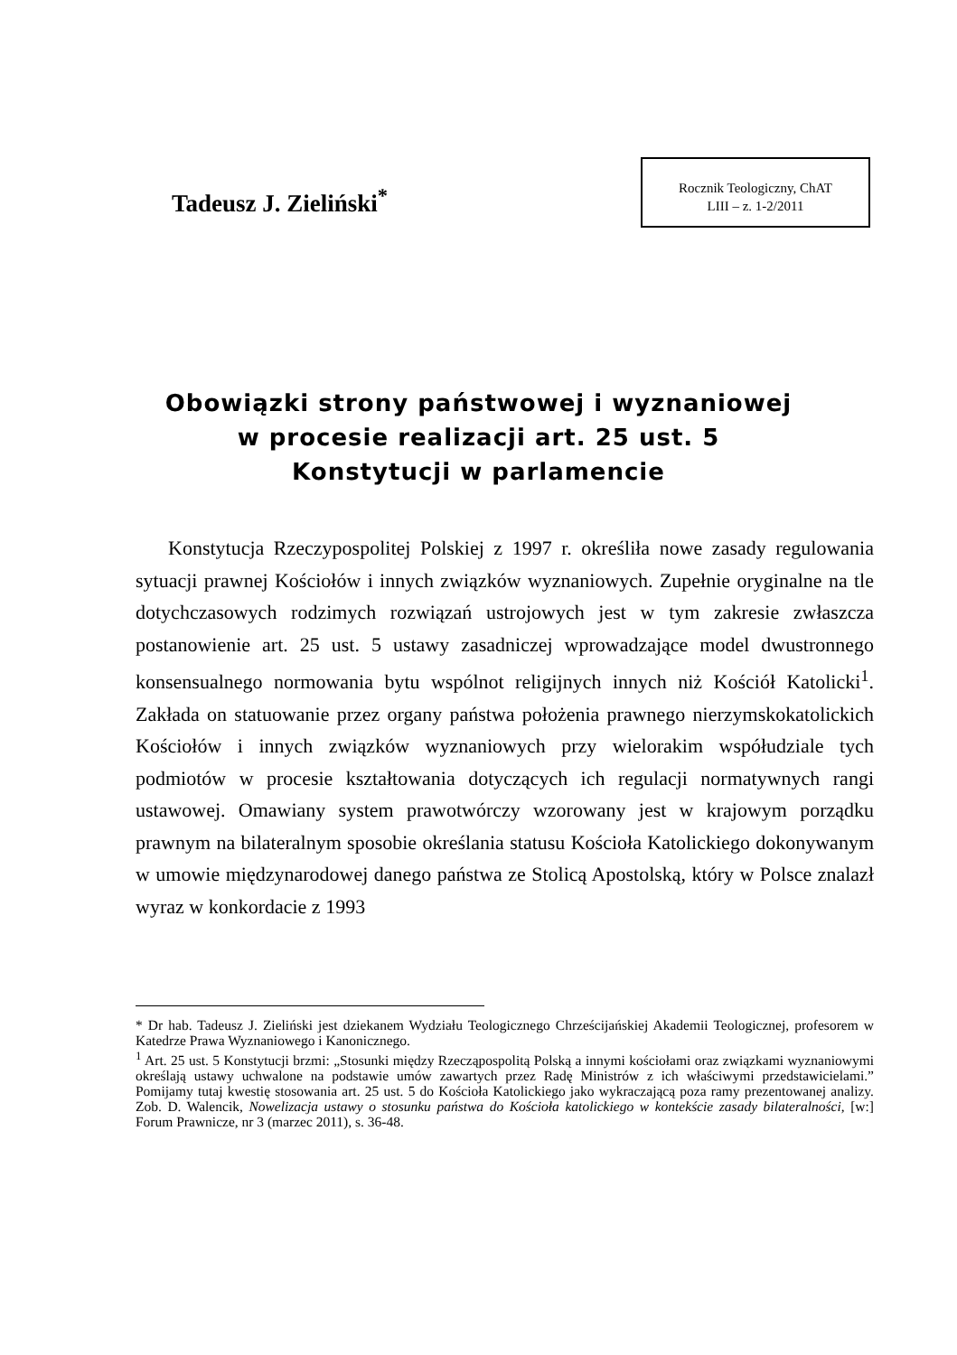Tadeusz J. Zieliński<sup>*</sup>
Rocznik Teologiczny, ChAT
LIII – z. 1-2/2011
Obowiązki strony państwowej i wyznaniowej
w procesie realizacji art. 25 ust. 5
Konstytucji w parlamencie
Konstytucja Rzeczypospolitej Polskiej z 1997 r. określiła nowe zasady regulowania sytuacji prawnej Kościołów i innych związków wyznaniowych. Zupełnie oryginalne na tle dotychczasowych rodzimych rozwiązań ustrojowych jest w tym zakresie zwłaszcza postanowienie art. 25 ust. 5 ustawy zasadniczej wprowadzające model dwustronnego konsensualnego normowania bytu wspólnot religijnych innych niż Kościół Katolicki<sup>1</sup>. Zakłada on statuowanie przez organy państwa położenia prawnego nierzymskokatolickich Kościołów i innych związków wyznaniowych przy wielorakim współudziale tych podmiotów w procesie kształtowania dotyczących ich regulacji normatywnych rangi ustawowej. Omawiany system prawotwórczy wzorowany jest w krajowym porządku prawnym na bilateralnym sposobie określania statusu Kościoła Katolickiego dokonywanym w umowie międzynarodowej danego państwa ze Stolicą Apostolską, który w Polsce znalazł wyraz w konkordacie z 1993
* Dr hab. Tadeusz J. Zieliński jest dziekanem Wydziału Teologicznego Chrześcijańskiej Akademii Teologicznej, profesorem w Katedrze Prawa Wyznaniowego i Kanonicznego.
<sup>1</sup> Art. 25 ust. 5 Konstytucji brzmi: „Stosunki między Rzecząpospolitą Polską a innymi kościołami oraz związkami wyznaniowymi określają ustawy uchwalone na podstawie umów zawartych przez Radę Ministrów z ich właściwymi przedstawicielami.” Pomijamy tutaj kwestię stosowania art. 25 ust. 5 do Kościoła Katolickiego jako wykraczającą poza ramy prezentowanej analizy. Zob. D. Walencik, Nowelizacja ustawy o stosunku państwa do Kościoła katolickiego w kontekście zasady bilateralności, [w:] Forum Prawnicze, nr 3 (marzec 2011), s. 36-48.